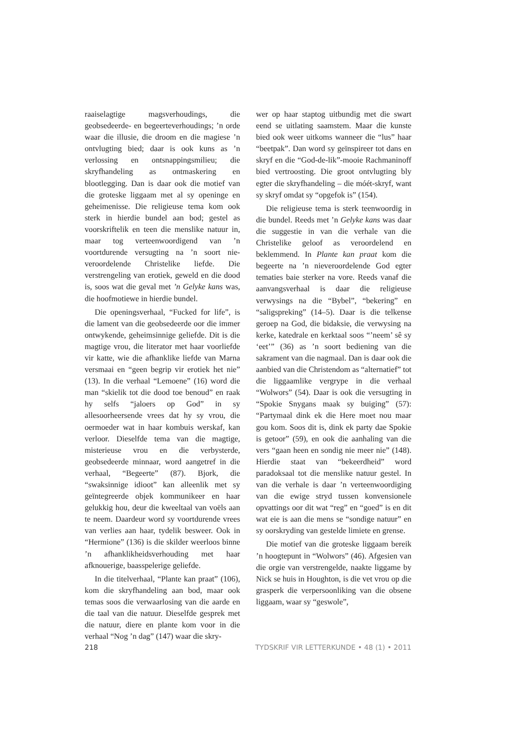raaiselagtige magsverhoudings, die geobsedeerde- en begeerteverhoudings; ’n orde waar die illusie, die droom en die magiese ’n ontvlugting bied; daar is ook kuns as ’n verlossing en ontsnappingsmilieu; die skryfhandeling as ontmaskering en blootlegging. Dan is daar ook die motief van die groteske liggaam met al sy openinge en geheimenisse. Die religieuse tema kom ook sterk in hierdie bundel aan bod; gestel as voorskriftelik en teen die menslike natuur in, maar tog verteenwoordigend van ’n voortdurende versugting na ’n soort nie-veroordelende Christelike liefde. Die verstrengeling van erotiek, geweld en die dood is, soos wat die geval met ’n Gelyke kans was, die hoofmotiewe in hierdie bundel.
Die openingsverhaal, “Fucked for life”, is die lament van die geobsedeerde oor die immer ontwykende, geheimsinnige geliefde. Dit is die magtige vrou, die literator met haar voorliefde vir katte, wie die afhanklike liefde van Marna versmaai en “geen begrip vir erotiek het nie” (13). In die verhaal “Lemoene” (16) word die man “skielik tot die dood toe benoud” en raak hy selfs “jaloers op God” in sy allesoorheersende vrees dat hy sy vrou, die oermoeder wat in haar kombuis werskaf, kan verloor. Dieselfde tema van die magtige, misterieuse vrou en die verbysterde, geobsedeerde minnaar, word aangetref in die verhaal, “Begeerte” (87). Bjork, die “swaksinnige idioot” kan alleenlik met sy geïntegreerde objek kommunikeer en haar gelukkig hou, deur die kweeltaal van voëls aan te neem. Daardeur word sy voortdurende vrees van verlies aan haar, tydelik besweer. Ook in “Hermione” (136) is die skilder weerloos binne ’n afhanklikheidsverhouding met haar afknouerige, baasspelerige geliefde.
In die titelverhaal, “Plante kan praat” (106), kom die skryfhandeling aan bod, maar ook temas soos die verwaarlosing van die aarde en die taal van die natuur. Dieselfde gesprek met die natuur, diere en plante kom voor in die verhaal “Nog ’n dag” (147) waar die skry-
wer op haar staptog uitbundig met die swart eend se uitlating saamstem. Maar die kunste bied ook weer uitkoms wanneer die “lus” haar “beetpak”. Dan word sy geïnspireer tot dans en skryf en die “God-de-lik”-mooie Rachmaninoff bied vertroosting. Die groot ontvlugting bly egter die skryfhandeling – die móét-skryf, want sy skryf omdat sy “opgefok is” (154).
Die religieuse tema is sterk teenwoordig in die bundel. Reeds met ’n Gelyke kans was daar die suggestie in van die verhale van die Christelike geloof as veroordelend en beklemmend. In Plante kan praat kom die begeerte na ’n nieveroordelende God egter tematies baie sterker na vore. Reeds vanaf die aanvangsverhaal is daar die religieuse verwysings na die “Bybel”, “bekering” en “saligspreking” (14–5). Daar is die telkense geroep na God, die bidaksie, die verwysing na kerke, katedrale en kerktaal soos “’neem’ sê sy ‘eet’” (36) as ’n soort bediening van die sakrament van die nagmaal. Dan is daar ook die aanbied van die Christendom as “alternatief” tot die liggaamlike vergrype in die verhaal “Wolwors” (54). Daar is ook die versugting in “Spokie Snygans maak sy buiging” (57): “Partymaal dink ek die Here moet nou maar gou kom. Soos dit is, dink ek party dae Spokie is getoor” (59), en ook die aanhaling van die vers “gaan heen en sondig nie meer nie” (148). Hierdie staat van “bekeerdheid” word paradoksaal tot die menslike natuur gestel. In van die verhale is daar ’n verteenwoordiging van die ewige stryd tussen konvensionele opvattings oor dit wat “reg” en “goed” is en dit wat eie is aan die mens se “sondige natuur” en sy oorskryding van gestelde limiete en grense.
Die motief van die groteske liggaam bereik ’n hoogtepunt in “Wolwors” (46). Afgesien van die orgie van verstrengelde, naakte liggame by Nick se huis in Houghton, is die vet vrou op die grasperk die verpersoonliking van die obsene liggaam, waar sy “geswole”,
218 TYDSKRIF VIR LETTERKUNDE • 48 (1) • 2011